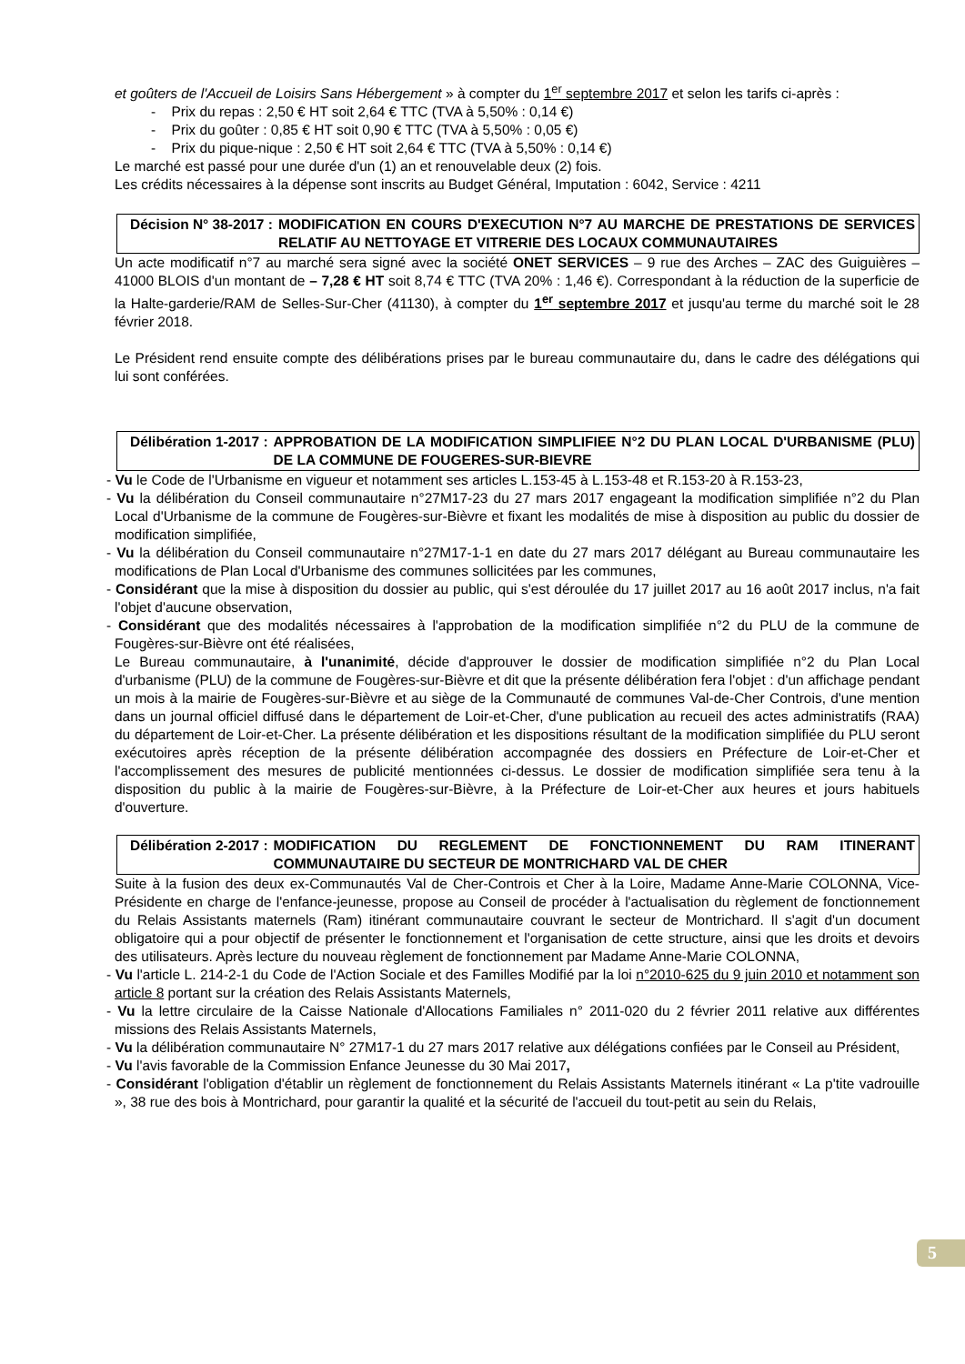et goûters de l'Accueil de Loisirs Sans Hébergement » à compter du 1<sup>er</sup> septembre 2017 et selon les tarifs ci-après :
- Prix du repas : 2,50 € HT soit 2,64 € TTC (TVA à 5,50% : 0,14 €)
- Prix du goûter : 0,85 € HT soit 0,90 € TTC (TVA à 5,50% : 0,05 €)
- Prix du pique-nique : 2,50 € HT soit 2,64 € TTC (TVA à 5,50% : 0,14 €)
Le marché est passé pour une durée d'un (1) an et renouvelable deux (2) fois.
Les crédits nécessaires à la dépense sont inscrits au Budget Général, Imputation : 6042, Service : 4211
Décision N° 38-2017 : MODIFICATION EN COURS D'EXECUTION N°7 AU MARCHE DE PRESTATIONS DE SERVICES RELATIF AU NETTOYAGE ET VITRERIE DES LOCAUX COMMUNAUTAIRES
Un acte modificatif n°7 au marché sera signé avec la société ONET SERVICES – 9 rue des Arches – ZAC des Guiguières – 41000 BLOIS d'un montant de – 7,28 € HT soit 8,74 € TTC (TVA 20% : 1,46 €). Correspondant à la réduction de la superficie de la Halte-garderie/RAM de Selles-Sur-Cher (41130), à compter du 1<sup>er</sup> septembre 2017 et jusqu'au terme du marché soit le 28 février 2018.
Le Président rend ensuite compte des délibérations prises par le bureau communautaire du, dans le cadre des délégations qui lui sont conférées.
Délibération 1-2017 : APPROBATION DE LA MODIFICATION SIMPLIFIEE N°2 DU PLAN LOCAL D'URBANISME (PLU) DE LA COMMUNE DE FOUGERES-SUR-BIEVRE
- Vu le Code de l'Urbanisme en vigueur et notamment ses articles L.153-45 à L.153-48 et R.153-20 à R.153-23,
- Vu la délibération du Conseil communautaire n°27M17-23 du 27 mars 2017 engageant la modification simplifiée n°2 du Plan Local d'Urbanisme de la commune de Fougères-sur-Bièvre et fixant les modalités de mise à disposition au public du dossier de modification simplifiée,
- Vu la délibération du Conseil communautaire n°27M17-1-1 en date du 27 mars 2017 délégant au Bureau communautaire les modifications de Plan Local d'Urbanisme des communes sollicitées par les communes,
- Considérant que la mise à disposition du dossier au public, qui s'est déroulée du 17 juillet 2017 au 16 août 2017 inclus, n'a fait l'objet d'aucune observation,
- Considérant que des modalités nécessaires à l'approbation de la modification simplifiée n°2 du PLU de la commune de Fougères-sur-Bièvre ont été réalisées,
Le Bureau communautaire, à l'unanimité, décide d'approuver le dossier de modification simplifiée n°2 du Plan Local d'urbanisme (PLU) de la commune de Fougères-sur-Bièvre et dit que la présente délibération fera l'objet : d'un affichage pendant un mois à la mairie de Fougères-sur-Bièvre et au siège de la Communauté de communes Val-de-Cher Controis, d'une mention dans un journal officiel diffusé dans le département de Loir-et-Cher, d'une publication au recueil des actes administratifs (RAA) du département de Loir-et-Cher. La présente délibération et les dispositions résultant de la modification simplifiée du PLU seront exécutoires après réception de la présente délibération accompagnée des dossiers en Préfecture de Loir-et-Cher et l'accomplissement des mesures de publicité mentionnées ci-dessus. Le dossier de modification simplifiée sera tenu à la disposition du public à la mairie de Fougères-sur-Bièvre, à la Préfecture de Loir-et-Cher aux heures et jours habituels d'ouverture.
Délibération 2-2017 : MODIFICATION DU REGLEMENT DE FONCTIONNEMENT DU RAM ITINERANT COMMUNAUTAIRE DU SECTEUR DE MONTRICHARD VAL DE CHER
Suite à la fusion des deux ex-Communautés Val de Cher-Controis et Cher à la Loire, Madame Anne-Marie COLONNA, Vice-Présidente en charge de l'enfance-jeunesse, propose au Conseil de procéder à l'actualisation du règlement de fonctionnement du Relais Assistants maternels (Ram) itinérant communautaire couvrant le secteur de Montrichard. Il s'agit d'un document obligatoire qui a pour objectif de présenter le fonctionnement et l'organisation de cette structure, ainsi que les droits et devoirs des utilisateurs. Après lecture du nouveau règlement de fonctionnement par Madame Anne-Marie COLONNA,
- Vu l'article L. 214-2-1 du Code de l'Action Sociale et des Familles Modifié par la loi n°2010-625 du 9 juin 2010 et notamment son article 8 portant sur la création des Relais Assistants Maternels,
- Vu la lettre circulaire de la Caisse Nationale d'Allocations Familiales n° 2011-020 du 2 février 2011 relative aux différentes missions des Relais Assistants Maternels,
- Vu la délibération communautaire N° 27M17-1 du 27 mars 2017 relative aux délégations confiées par le Conseil au Président,
- Vu l'avis favorable de la Commission Enfance Jeunesse du 30 Mai 2017,
- Considérant l'obligation d'établir un règlement de fonctionnement du Relais Assistants Maternels itinérant « La p'tite vadrouille », 38 rue des bois à Montrichard, pour garantir la qualité et la sécurité de l'accueil du tout-petit au sein du Relais,
5